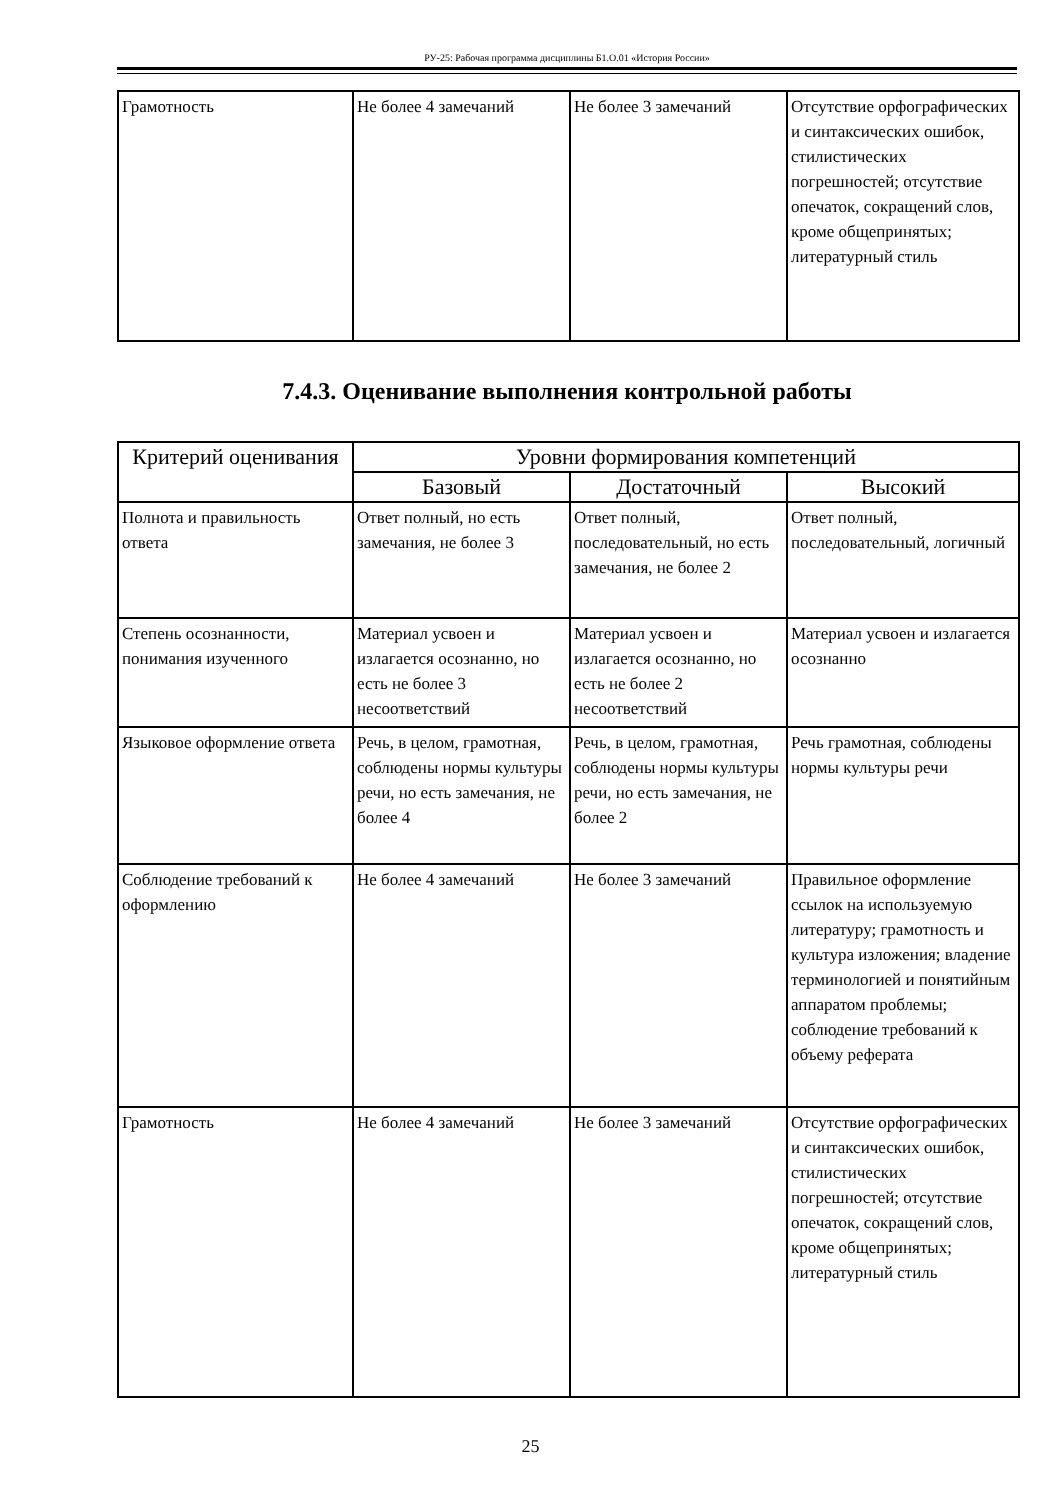РУ-25: Рабочая программа дисциплины Б1.О.01 «История России»
| Грамотность | Не более 4 замечаний | Не более 3 замечаний | Отсутствие орфографических и синтаксических ошибок, стилистических погрешностей; отсутствие опечаток, сокращений слов, кроме общепринятых; литературный стиль |
7.4.3. Оценивание выполнения контрольной работы
| Критерий оценивания | Уровни формирования компетенций | | |
| --- | --- | --- | --- |
| | Базовый | Достаточный | Высокий |
| Полнота и правильность ответа | Ответ полный, но есть замечания, не более 3 | Ответ полный, последовательный, но есть замечания, не более 2 | Ответ полный, последовательный, логичный |
| Степень осознанности, понимания изученного | Материал усвоен и излагается осознанно, но есть не более 3 несоответствий | Материал усвоен и излагается осознанно, но есть не более 2 несоответствий | Материал усвоен и излагается осознанно |
| Языковое оформление ответа | Речь, в целом, грамотная, соблюдены нормы культуры речи, но есть замечания, не более 4 | Речь, в целом, грамотная, соблюдены нормы культуры речи, но есть замечания, не более 2 | Речь грамотная, соблюдены нормы культуры речи |
| Соблюдение требований к оформлению | Не более 4 замечаний | Не более 3 замечаний | Правильное оформление ссылок на используемую литературу; грамотность и культура изложения; владение терминологией и понятийным аппаратом проблемы; соблюдение требований к объему реферата |
| Грамотность | Не более 4 замечаний | Не более 3 замечаний | Отсутствие орфографических и синтаксических ошибок, стилистических погрешностей; отсутствие опечаток, сокращений слов, кроме общепринятых; литературный стиль |
25